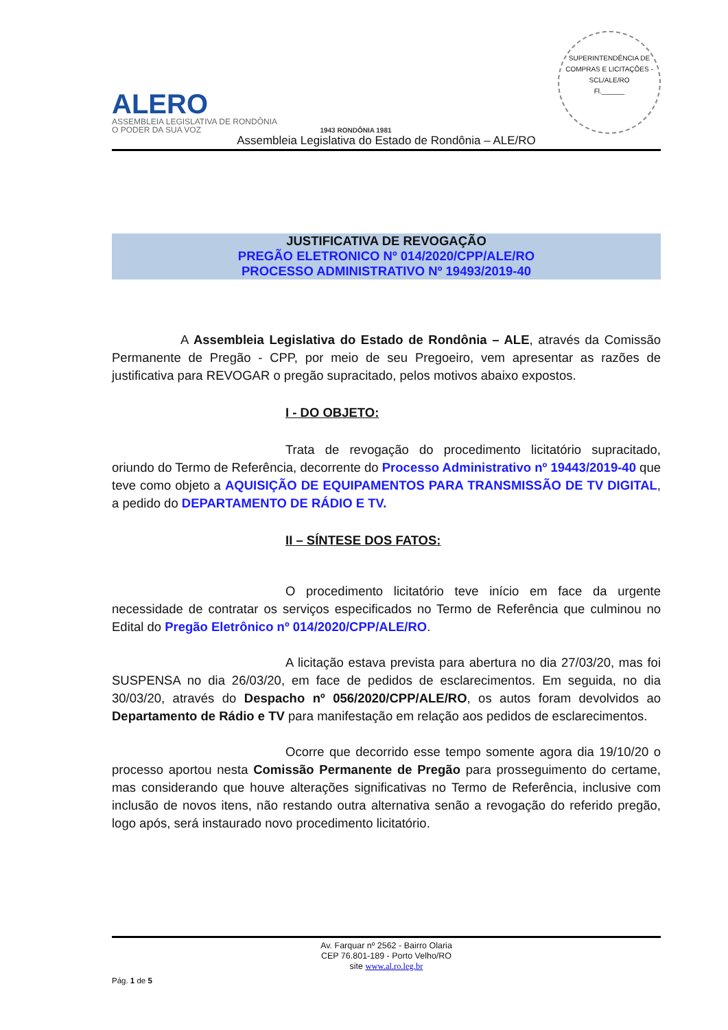ALERO
ASSEMBLEIA LEGISLATIVA DE RONDÔNIA
O PODER DA SUA VOZ
1943 RONDÔNIA 1981
SUPERINTENDÊNCIA DE COMPRAS E LICITAÇÕES - SCL/ALE/RO
Fl.______
Assembleia Legislativa do Estado de Rondônia – ALE/RO
JUSTIFICATIVA DE REVOGAÇÃO
PREGÃO ELETRONICO Nº 014/2020/CPP/ALE/RO
PROCESSO ADMINISTRATIVO Nº 19493/2019-40
A Assembleia Legislativa do Estado de Rondônia – ALE, através da Comissão Permanente de Pregão - CPP, por meio de seu Pregoeiro, vem apresentar as razões de justificativa para REVOGAR o pregão supracitado, pelos motivos abaixo expostos.
I - DO OBJETO:
Trata de revogação do procedimento licitatório supracitado, oriundo do Termo de Referência, decorrente do Processo Administrativo nº 19443/2019-40 que teve como objeto a AQUISIÇÃO DE EQUIPAMENTOS PARA TRANSMISSÃO DE TV DIGITAL, a pedido do DEPARTAMENTO DE RÁDIO E TV.
II – SÍNTESE DOS FATOS:
O procedimento licitatório teve início em face da urgente necessidade de contratar os serviços especificados no Termo de Referência que culminou no Edital do Pregão Eletrônico nº 014/2020/CPP/ALE/RO.
A licitação estava prevista para abertura no dia 27/03/20, mas foi SUSPENSA no dia 26/03/20, em face de pedidos de esclarecimentos. Em seguida, no dia 30/03/20, através do Despacho nº 056/2020/CPP/ALE/RO, os autos foram devolvidos ao Departamento de Rádio e TV para manifestação em relação aos pedidos de esclarecimentos.
Ocorre que decorrido esse tempo somente agora dia 19/10/20 o processo aportou nesta Comissão Permanente de Pregão para prosseguimento do certame, mas considerando que houve alterações significativas no Termo de Referência, inclusive com inclusão de novos itens, não restando outra alternativa senão a revogação do referido pregão, logo após, será instaurado novo procedimento licitatório.
Av. Farquar nº 2562 - Bairro Olaria
CEP 76.801-189 - Porto Velho/RO
site www.al.ro.leg.br
Pág. 1 de 5